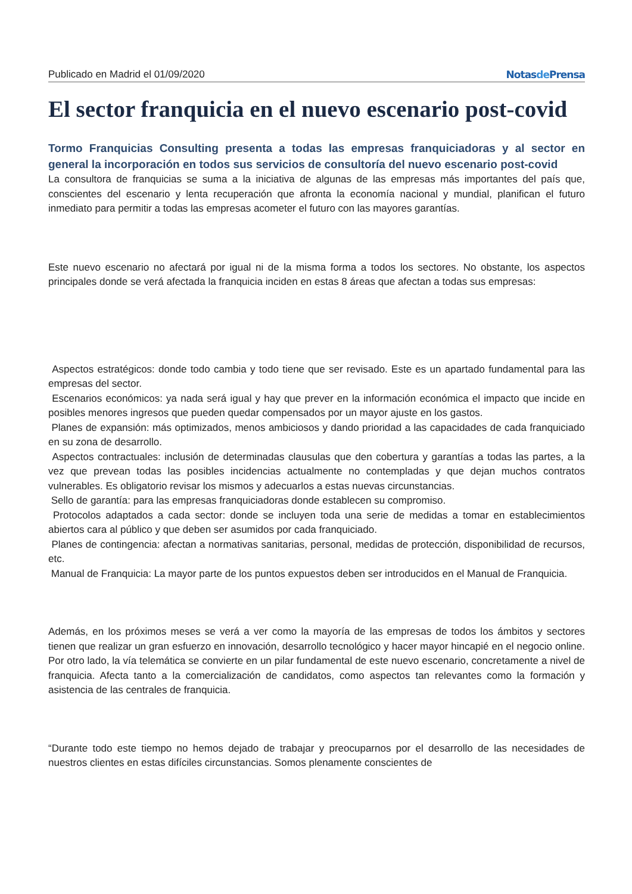Publicado en Madrid el 01/09/2020 Notasde Prensa
El sector franquicia en el nuevo escenario post-covid
Tormo Franquicias Consulting presenta a todas las empresas franquiciadoras y al sector en general la incorporación en todos sus servicios de consultoría del nuevo escenario post-covid
La consultora de franquicias se suma a la iniciativa de algunas de las empresas más importantes del país que, conscientes del escenario y lenta recuperación que afronta la economía nacional y mundial, planifican el futuro inmediato para permitir a todas las empresas acometer el futuro con las mayores garantías.
Este nuevo escenario no afectará por igual ni de la misma forma a todos los sectores. No obstante, los aspectos principales donde se verá afectada la franquicia inciden en estas 8 áreas que afectan a todas sus empresas:
Aspectos estratégicos: donde todo cambia y todo tiene que ser revisado. Este es un apartado fundamental para las empresas del sector.
Escenarios económicos: ya nada será igual y hay que prever en la información económica el impacto que incide en posibles menores ingresos que pueden quedar compensados por un mayor ajuste en los gastos.
Planes de expansión: más optimizados, menos ambiciosos y dando prioridad a las capacidades de cada franquiciado en su zona de desarrollo.
Aspectos contractuales: inclusión de determinadas clausulas que den cobertura y garantías a todas las partes, a la vez que prevean todas las posibles incidencias actualmente no contempladas y que dejan muchos contratos vulnerables. Es obligatorio revisar los mismos y adecuarlos a estas nuevas circunstancias.
Sello de garantía: para las empresas franquiciadoras donde establecen su compromiso.
Protocolos adaptados a cada sector: donde se incluyen toda una serie de medidas a tomar en establecimientos abiertos cara al público y que deben ser asumidos por cada franquiciado.
Planes de contingencia: afectan a normativas sanitarias, personal, medidas de protección, disponibilidad de recursos, etc.
Manual de Franquicia: La mayor parte de los puntos expuestos deben ser introducidos en el Manual de Franquicia.
Además, en los próximos meses se verá a ver como la mayoría de las empresas de todos los ámbitos y sectores tienen que realizar un gran esfuerzo en innovación, desarrollo tecnológico y hacer mayor hincapié en el negocio online. Por otro lado, la vía telemática se convierte en un pilar fundamental de este nuevo escenario, concretamente a nivel de franquicia. Afecta tanto a la comercialización de candidatos, como aspectos tan relevantes como la formación y asistencia de las centrales de franquicia.
“Durante todo este tiempo no hemos dejado de trabajar y preocuparnos por el desarrollo de las necesidades de nuestros clientes en estas difíciles circunstancias. Somos plenamente conscientes de